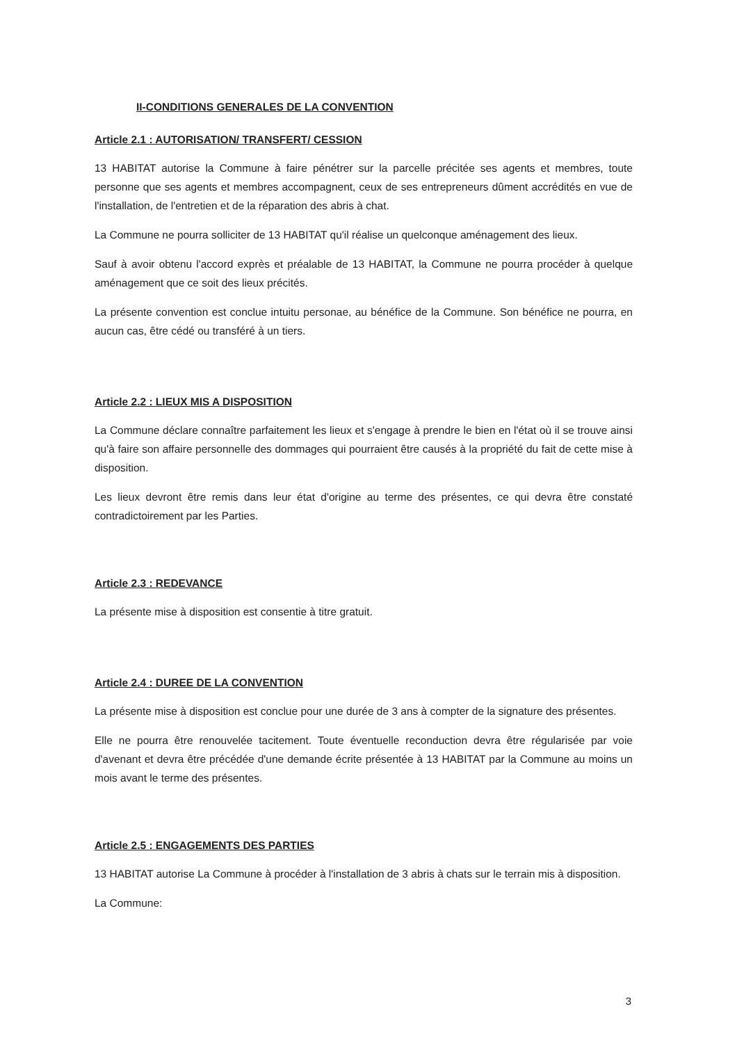II-CONDITIONS GENERALES DE LA CONVENTION
Article 2.1 : AUTORISATION/ TRANSFERT/ CESSION
13 HABITAT autorise la Commune à faire pénétrer sur la parcelle précitée ses agents et membres, toute personne que ses agents et membres accompagnent, ceux de ses entrepreneurs dûment accrédités en vue de l'installation, de l'entretien et de la réparation des abris à chat.
La Commune ne pourra solliciter de 13 HABITAT qu'il réalise un quelconque aménagement des lieux.
Sauf à avoir obtenu l'accord exprès et préalable de 13 HABITAT, la Commune ne pourra procéder à quelque aménagement que ce soit des lieux précités.
La présente convention est conclue intuitu personae, au bénéfice de la Commune. Son bénéfice ne pourra, en aucun cas, être cédé ou transféré à un tiers.
Article 2.2 : LIEUX MIS A DISPOSITION
La Commune déclare connaître parfaitement les lieux et s'engage à prendre le bien en l'état où il se trouve ainsi qu'à faire son affaire personnelle des dommages qui pourraient être causés à la propriété du fait de cette mise à disposition.
Les lieux devront être remis dans leur état d'origine au terme des présentes, ce qui devra être constaté contradictoirement par les Parties.
Article 2.3 : REDEVANCE
La présente mise à disposition est consentie à titre gratuit.
Article 2.4 : DUREE DE LA CONVENTION
La présente mise à disposition est conclue pour une durée de 3 ans à compter de la signature des présentes.
Elle ne pourra être renouvelée tacitement. Toute éventuelle reconduction devra être régularisée par voie d'avenant et devra être précédée d'une demande écrite présentée à 13 HABITAT par la Commune au moins un mois avant le terme des présentes.
Article 2.5 : ENGAGEMENTS DES PARTIES
13 HABITAT autorise La Commune à procéder à l'installation de 3 abris à chats sur le terrain mis à disposition.
La Commune:
3